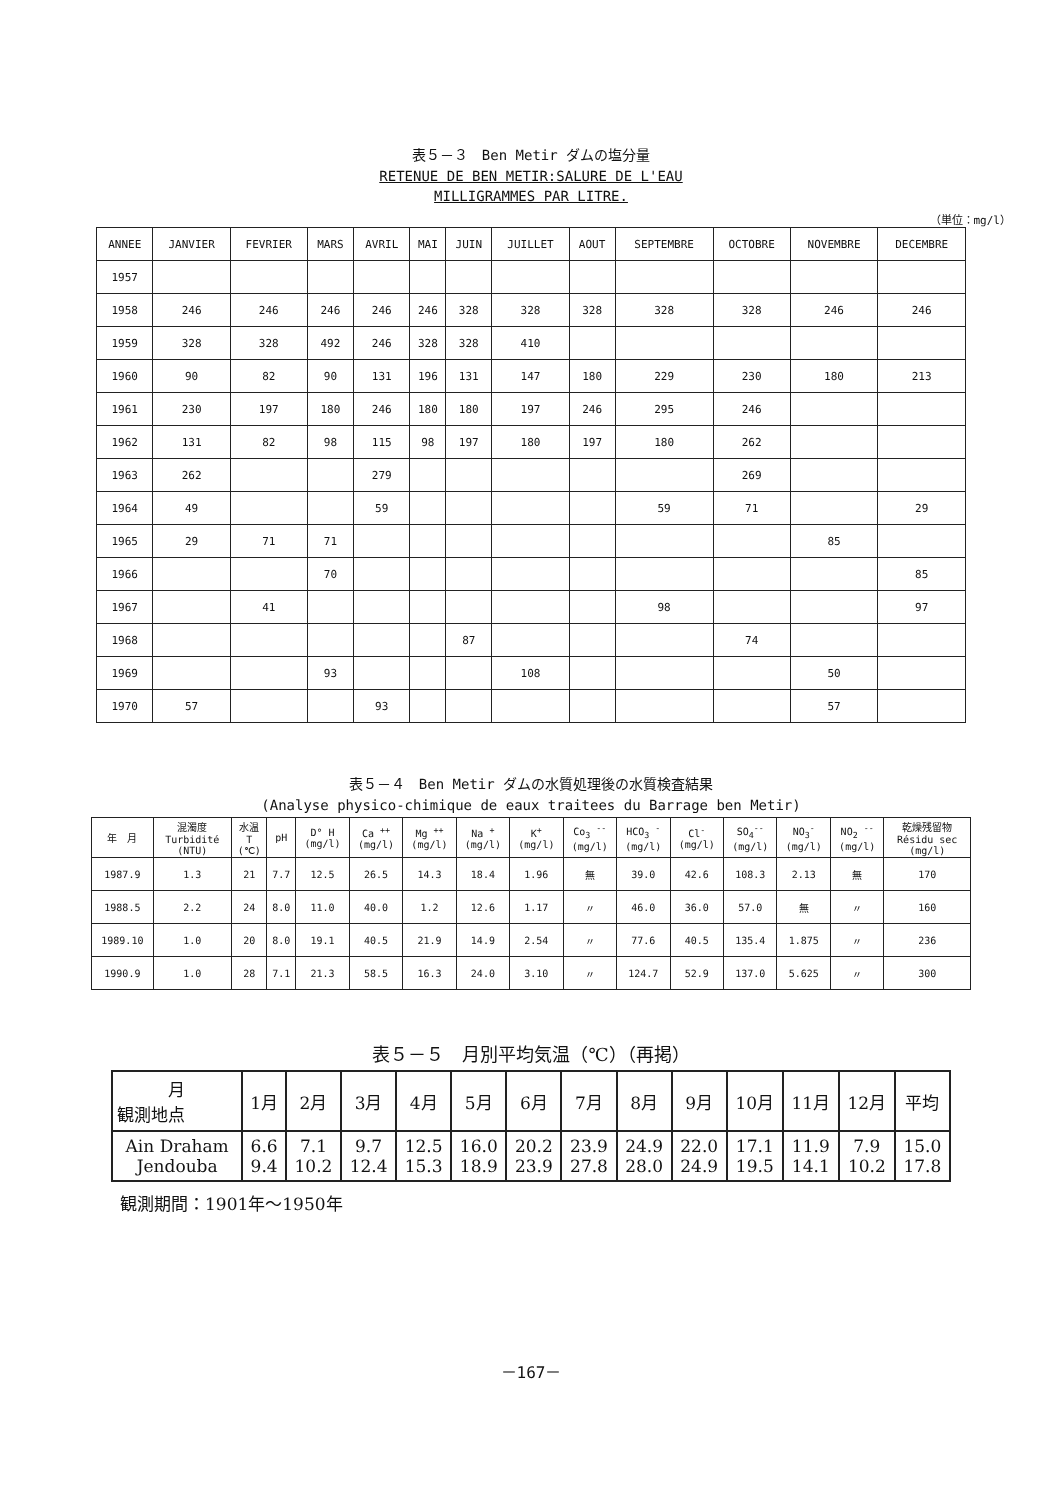表５－３　Ben Metir ダムの塩分量
RETENUE DE BEN METIR:SALURE DE L'EAU
MILLIGRAMMES PAR LITRE.
（単位：mg/l）
| ANNEE | JANVIER | FEVRIER | MARS | AVRIL | MAI | JUIN | JUILLET | AOUT | SEPTEMBRE | OCTOBRE | NOVEMBRE | DECEMBRE |
| --- | --- | --- | --- | --- | --- | --- | --- | --- | --- | --- | --- | --- |
| 1957 | | | | | | | | | | | | |
| 1958 | 246 | 246 | 246 | 246 | 246 | 328 | 328 | 328 | 328 | 328 | 246 | 246 |
| 1959 | 328 | 328 | 492 | 246 | 328 | 328 | 410 | | | | | |
| 1960 | 90 | 82 | 90 | 131 | 196 | 131 | 147 | 180 | 229 | 230 | 180 | 213 |
| 1961 | 230 | 197 | 180 | 246 | 180 | 180 | 197 | 246 | 295 | 246 | | |
| 1962 | 131 | 82 | 98 | 115 | 98 | 197 | 180 | 197 | 180 | 262 | | |
| 1963 | 262 | | | 279 | | | | | | 269 | | |
| 1964 | 49 | | | 59 | | | | | 59 | 71 | | 29 |
| 1965 | 29 | 71 | 71 | | | | | | | | 85 | |
| 1966 | | | 70 | | | | | | | | | 85 |
| 1967 | | 41 | | | | | | | 98 | | | 97 |
| 1968 | | | | | | 87 | | | | 74 | | |
| 1969 | | | 93 | | | | 108 | | | | 50 | |
| 1970 | 57 | | | 93 | | | | | | | 57 | |
表５－４　Ben Metir ダムの水質処理後の水質検査結果
(Analyse physico-chimique de eaux traitees du Barrage ben Metir)
| 年 月 | 混濁度 Turbidité (NTU) | 水温 T (℃) | pH | D° H (mg/l) | Ca <sup>++</sup> (mg/l) | Mg <sup>++</sup> (mg/l) | Na <sup>+</sup> (mg/l) | K<sup>+</sup> (mg/l) | Co<sub>3</sub> <sup>--</sup> (mg/l) | HCO<sub>3</sub> <sup>-</sup> (mg/l) | Cl<sup>-</sup> (mg/l) | SO<sub>4</sub><sup>--</sup> (mg/l) | NO<sub>3</sub><sup>-</sup> (mg/l) | NO<sub>2</sub> <sup>--</sup> (mg/l) | 乾燥残留物 Résidu sec (mg/l) |
| --- | --- | --- | --- | --- | --- | --- | --- | --- | --- | --- | --- | --- | --- | --- | --- |
| 1987.9 | 1.3 | 21 | 7.7 | 12.5 | 26.5 | 14.3 | 18.4 | 1.96 | 無 | 39.0 | 42.6 | 108.3 | 2.13 | 無 | 170 |
| 1988.5 | 2.2 | 24 | 8.0 | 11.0 | 40.0 | 1.2 | 12.6 | 1.17 | 〃 | 46.0 | 36.0 | 57.0 | 無 | 〃 | 160 |
| 1989.10 | 1.0 | 20 | 8.0 | 19.1 | 40.5 | 21.9 | 14.9 | 2.54 | 〃 | 77.6 | 40.5 | 135.4 | 1.875 | 〃 | 236 |
| 1990.9 | 1.0 | 28 | 7.1 | 21.3 | 58.5 | 16.3 | 24.0 | 3.10 | 〃 | 124.7 | 52.9 | 137.0 | 5.625 | 〃 | 300 |
表５－５　月別平均気温（℃）（再掲）
| 月 観測地点 | 1月 | 2月 | 3月 | 4月 | 5月 | 6月 | 7月 | 8月 | 9月 | 10月 | 11月 | 12月 | 平均 |
| --- | --- | --- | --- | --- | --- | --- | --- | --- | --- | --- | --- | --- | --- |
| Ain Draham Jendouba | 6.6 9.4 | 7.1 10.2 | 9.7 12.4 | 12.5 15.3 | 16.0 18.9 | 20.2 23.9 | 23.9 27.8 | 24.9 28.0 | 22.0 24.9 | 17.1 19.5 | 11.9 14.1 | 7.9 10.2 | 15.0 17.8 |
観測期間：1901年～1950年
－167－